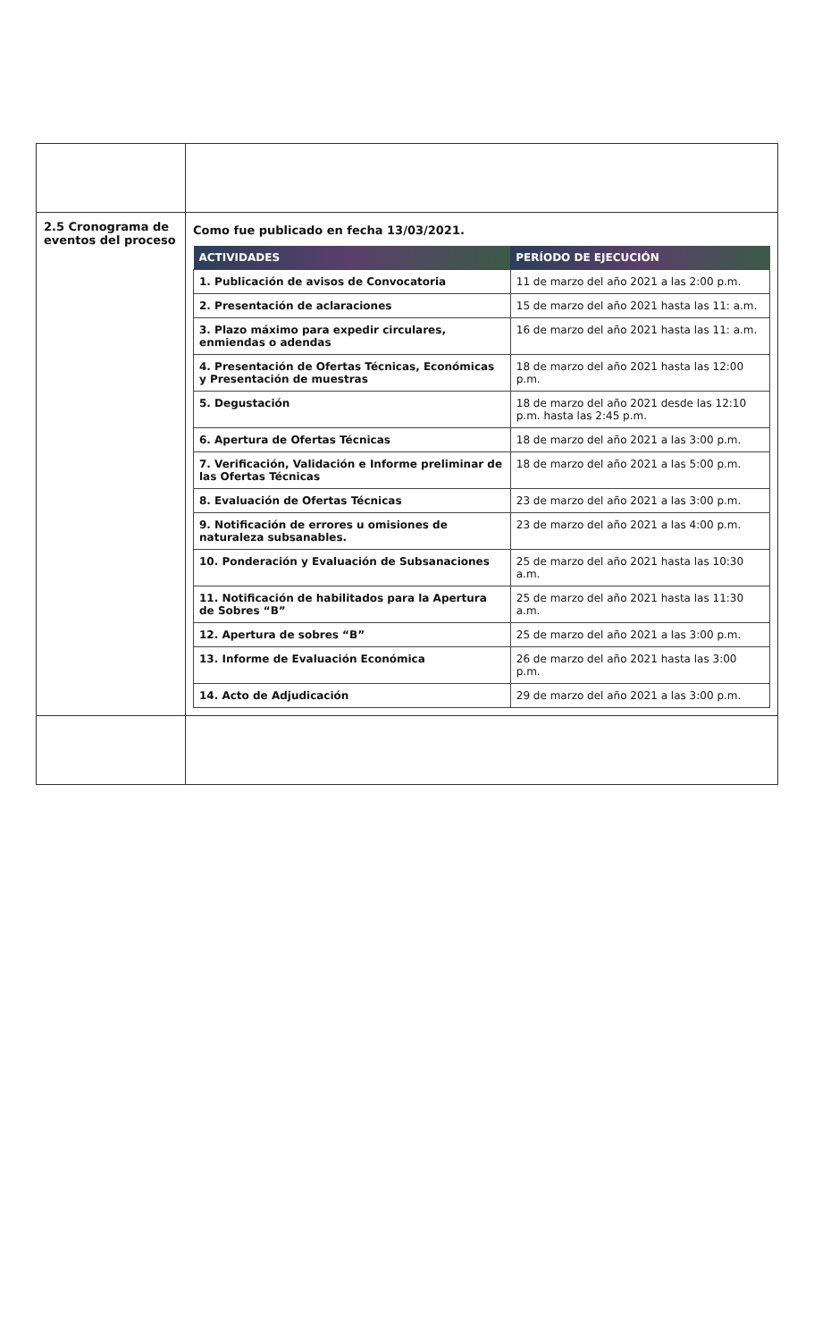| 2.5 Cronograma de eventos del proceso | Como fue publicado en fecha 13/03/2021. / ACTIVIDADES / PERÍODO DE EJECUCIÓN / / --- / --- / / 1. Publicación de avisos de Convocatoria / 11 de marzo del año 2021 a las 2:00 p.m. / / 2. Presentación de aclaraciones / 15 de marzo del año 2021 hasta las 11: a.m. / / 3. Plazo máximo para expedir circulares, enmiendas o adendas / 16 de marzo del año 2021 hasta las 11: a.m. / / 4. Presentación de Ofertas Técnicas, Económicas y Presentación de muestras / 18 de marzo del año 2021 hasta las 12:00 p.m. / / 5. Degustación / 18 de marzo del año 2021 desde las 12:10 p.m. hasta las 2:45 p.m. / / 6. Apertura de Ofertas Técnicas / 18 de marzo del año 2021 a las 3:00 p.m. / / 7. Verificación, Validación e Informe preliminar de las Ofertas Técnicas / 18 de marzo del año 2021 a las 5:00 p.m. / / 8. Evaluación de Ofertas Técnicas / 23 de marzo del año 2021 a las 3:00 p.m. / / 9. Notificación de errores u omisiones de naturaleza subsanables. / 23 de marzo del año 2021 a las 4:00 p.m. / / 10. Ponderación y Evaluación de Subsanaciones / 25 de marzo del año 2021 hasta las 10:30 a.m. / / 11. Notificación de habilitados para la Apertura de Sobres “B” / 25 de marzo del año 2021 hasta las 11:30 a.m. / / 12. Apertura de sobres “B” / 25 de marzo del año 2021 a las 3:00 p.m. / / 13. Informe de Evaluación Económica / 26 de marzo del año 2021 hasta las 3:00 p.m. / / 14. Acto de Adjudicación / 29 de marzo del año 2021 a las 3:00 p.m. / |